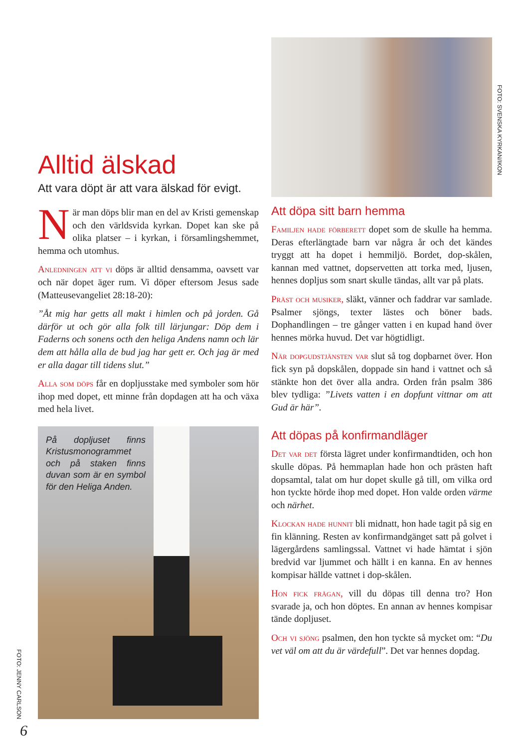FOTO: JENNY CARLSON
Alltid älskad
Att vara döpt är att vara älskad för evigt.
När man döps blir man en del av Kristi gemenskap och den världsvida kyrkan. Dopet kan ske på olika platser – i kyrkan, i församlingshemmet, hemma och utomhus.
Anledningen att vi döps är alltid densamma, oavsett var och när dopet äger rum. Vi döper eftersom Jesus sade (Matteusevangeliet 28:18-20):
”Åt mig har getts all makt i himlen och på jorden. Gå därför ut och gör alla folk till lärjungar: Döp dem i Faderns och sonens octh den heliga Andens namn och lär dem att hålla alla de bud jag har gett er. Och jag är med er alla dagar till tidens slut.”
Alla som döps får en dopljusstake med symboler som hör ihop med dopet, ett minne från dopdagen att ha och växa med hela livet.
På dopljuset finns Kristusmonogrammet och på staken finns duvan som är en symbol för den Heliga Anden.
Att döpa sitt barn hemma
Familjen hade förberett dopet som de skulle ha hemma. Deras efterlängtade barn var några år och det kändes tryggt att ha dopet i hemmiljö. Bordet, dop-skålen, kannan med vattnet, dopservetten att torka med, ljusen, hennes dopljus som snart skulle tändas, allt var på plats.
Präst och musiker, släkt, vänner och faddrar var samlade. Psalmer sjöngs, texter lästes och böner bads. Dophandlingen – tre gånger vatten i en kupad hand över hennes mörka huvud. Det var högtidligt.
När dopgudstjänsten var slut så tog dopbarnet över. Hon fick syn på dopskålen, doppade sin hand i vattnet och så stänkte hon det över alla andra. Orden från psalm 386 blev tydliga: ”Livets vatten i en dopfunt vittnar om att Gud är här”.
Att döpas på konfirmandläger
Det var det första lägret under konfirmandtiden, och hon skulle döpas. På hemmaplan hade hon och prästen haft dopsamtal, talat om hur dopet skulle gå till, om vilka ord hon tyckte hörde ihop med dopet. Hon valde orden värme och närhet.
Klockan hade hunnit bli midnatt, hon hade tagit på sig en fin klänning. Resten av konfirmandgänget satt på golvet i lägergårdens samlingssal. Vattnet vi hade hämtat i sjön bredvid var ljummet och hällt i en kanna. En av hennes kompisar hällde vattnet i dop-skålen.
Hon fick frågan, vill du döpas till denna tro? Hon svarade ja, och hon döptes. En annan av hennes kompisar tände dopljuset.
Och vi sjöng psalmen, den hon tyckte så mycket om: “Du vet väl om att du är värdefull”. Det var hennes dopdag.
FOTO: SVENSKA KYRKAN/IKON
6